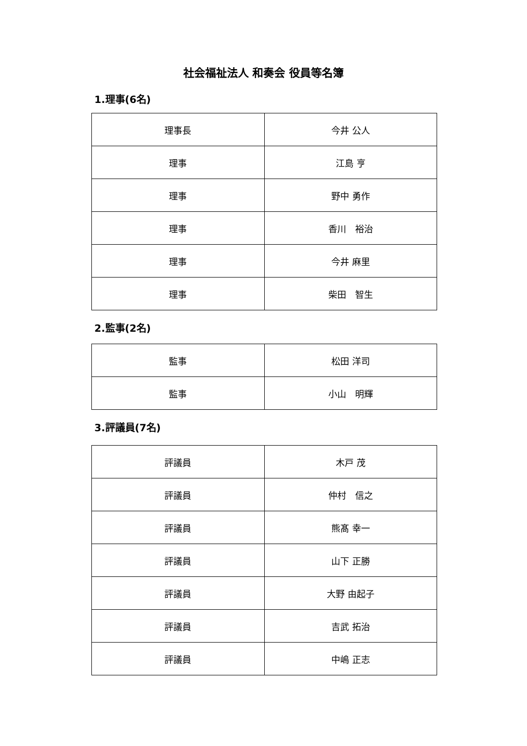社会福祉法人 和奏会 役員等名簿
1.理事(6名)
| 理事長 | 今井 公人 |
| 理事 | 江島 亨 |
| 理事 | 野中 勇作 |
| 理事 | 香川 裕治 |
| 理事 | 今井 麻里 |
| 理事 | 柴田 智生 |
2.監事(2名)
| 監事 | 松田 洋司 |
| 監事 | 小山 明輝 |
3.評議員(7名)
| 評議員 | 木戸 茂 |
| 評議員 | 仲村 信之 |
| 評議員 | 熊髙 幸一 |
| 評議員 | 山下 正勝 |
| 評議員 | 大野 由起子 |
| 評議員 | 吉武 拓治 |
| 評議員 | 中嶋 正志 |